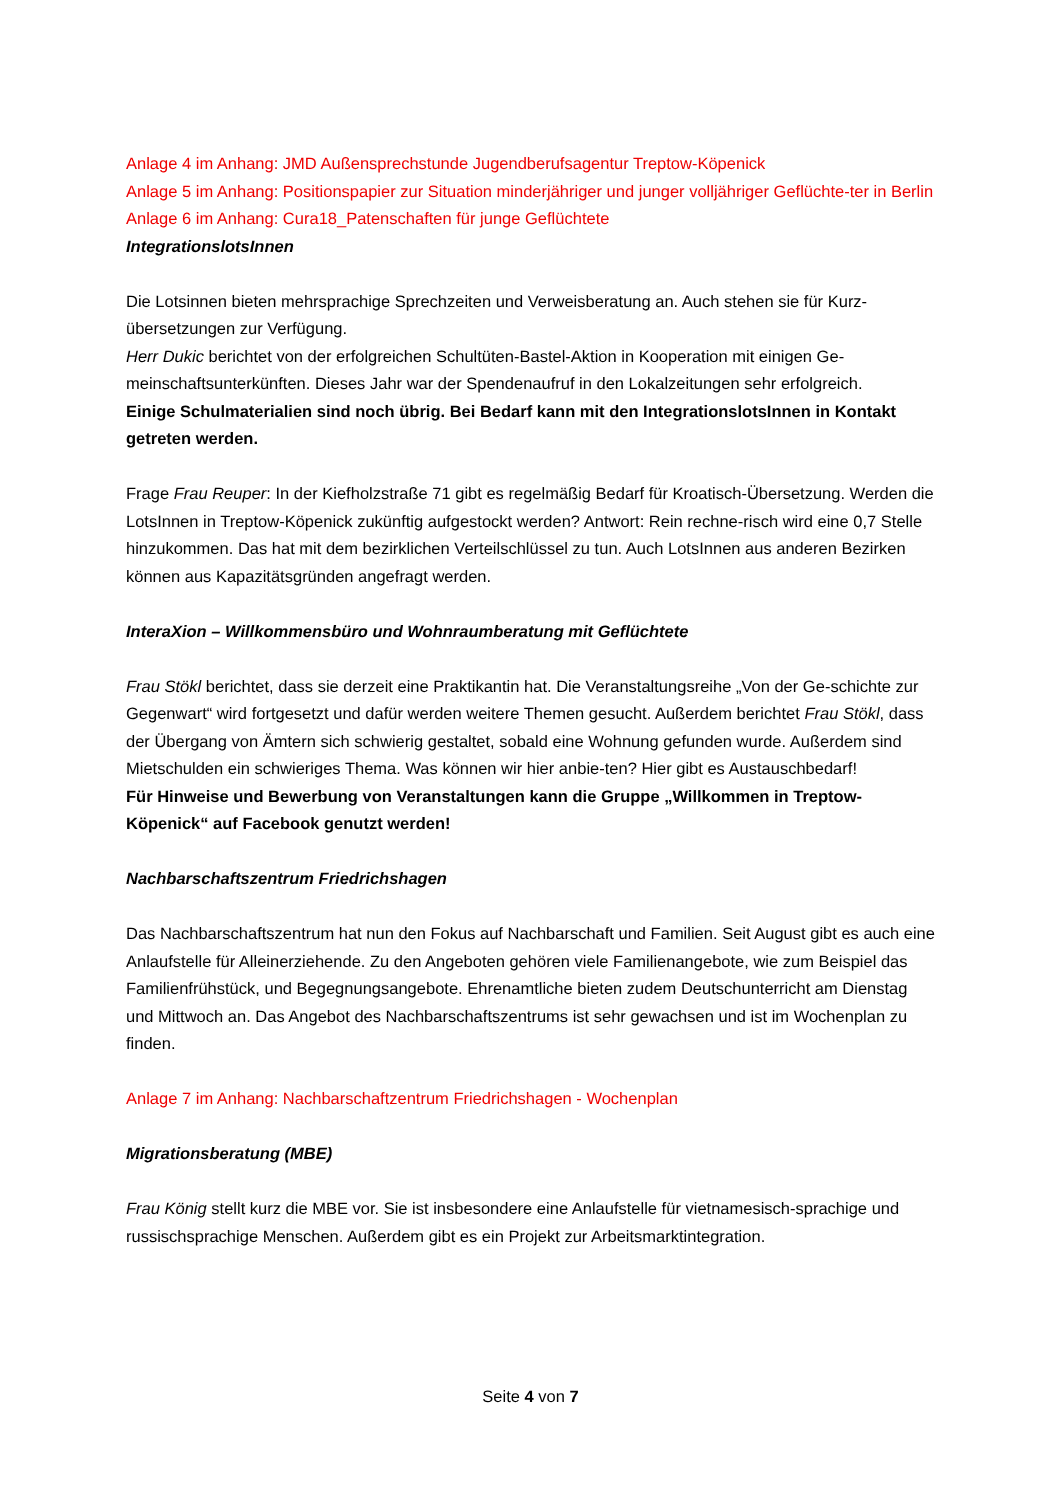Anlage 4 im Anhang: JMD Außensprechstunde Jugendberufsagentur Treptow-Köpenick
Anlage 5 im Anhang: Positionspapier zur Situation minderjähriger und junger volljähriger Geflüchte-ter in Berlin
Anlage 6 im Anhang: Cura18_Patenschaften für junge Geflüchtete
IntegrationslotsInnen
Die Lotsinnen bieten mehrsprachige Sprechzeiten und Verweisberatung an. Auch stehen sie für Kurz-übersetzungen zur Verfügung.
Herr Dukic berichtet von der erfolgreichen Schultüten-Bastel-Aktion in Kooperation mit einigen Ge-meinschaftsunterkünften. Dieses Jahr war der Spendenaufruf in den Lokalzeitungen sehr erfolgreich.
Einige Schulmaterialien sind noch übrig. Bei Bedarf kann mit den IntegrationslotsInnen in Kontakt getreten werden.
Frage Frau Reuper: In der Kiefholzstraße 71 gibt es regelmäßig Bedarf für Kroatisch-Übersetzung. Werden die LotsInnen in Treptow-Köpenick zukünftig aufgestockt werden? Antwort: Rein rechne-risch wird eine 0,7 Stelle hinzukommen. Das hat mit dem bezirklichen Verteilschlüssel zu tun. Auch LotsInnen aus anderen Bezirken können aus Kapazitätsgründen angefragt werden.
InteraXion – Willkommensbüro und Wohnraumberatung mit Geflüchtete
Frau Stökl berichtet, dass sie derzeit eine Praktikantin hat. Die Veranstaltungsreihe „Von der Ge-schichte zur Gegenwart“ wird fortgesetzt und dafür werden weitere Themen gesucht. Außerdem berichtet Frau Stökl, dass der Übergang von Ämtern sich schwierig gestaltet, sobald eine Wohnung gefunden wurde. Außerdem sind Mietschulden ein schwieriges Thema. Was können wir hier anbie-ten? Hier gibt es Austauschbedarf!
Für Hinweise und Bewerbung von Veranstaltungen kann die Gruppe „Willkommen in Treptow-Köpenick“ auf Facebook genutzt werden!
Nachbarschaftszentrum Friedrichshagen
Das Nachbarschaftszentrum hat nun den Fokus auf Nachbarschaft und Familien. Seit August gibt es auch eine Anlaufstelle für Alleinerziehende. Zu den Angeboten gehören viele Familienangebote, wie zum Beispiel das Familienfrühstück, und Begegnungsangebote. Ehrenamtliche bieten zudem Deutschunterricht am Dienstag und Mittwoch an. Das Angebot des Nachbarschaftszentrums ist sehr gewachsen und ist im Wochenplan zu finden.
Anlage 7 im Anhang: Nachbarschaftzentrum Friedrichshagen - Wochenplan
Migrationsberatung (MBE)
Frau König stellt kurz die MBE vor. Sie ist insbesondere eine Anlaufstelle für vietnamesisch-sprachige und russischsprachige Menschen. Außerdem gibt es ein Projekt zur Arbeitsmarktintegration.
Seite 4 von 7